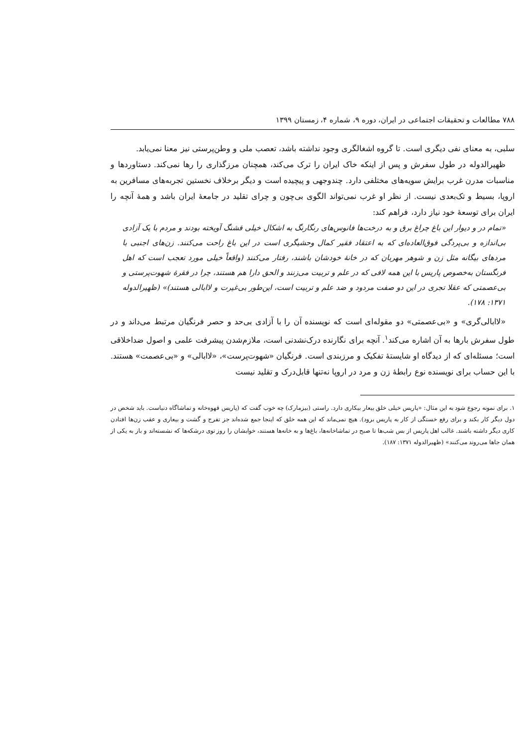۷۸۸ مطالعات و تحقیقات اجتماعی در ایران، دوره ۹، شماره ۴، زمستان ۱۳۹۹
سلبی، به معنای نفی دیگری است. تا گروه اشغالگری وجود نداشته باشد، تعصب ملی و وطن‌پرستی نیز معنا نمی‌یابد.
ظهیرالدوله در طول سفرش و پس از اینکه خاک ایران را ترک می‌کند، همچنان مرزگذاری را رها نمی‌کند. دستاوردها و مناسبات مدرن غرب برایش سویه‌های مختلفی دارد. چندوجهی و پیچیده است و دیگر برخلاف نخستین تجربه‌های مسافرین به اروپا، بسیط و تک‌بعدی نیست. از نظر او غرب نمی‌تواند الگوی بی‌چون و چرای تقلید در جامعهٔ ایران باشد و همهٔ آنچه را ایران برای توسعهٔ خود نیاز دارد، فراهم کند:
«تمام در و دیوار این باغ چراغ برق و به درخت‌ها فانوس‌های رنگارنگ به اشکال خیلی قشنگ آویخته بودند و مردم با یک آزادی بی‌اندازه و بی‌پردگی فوق‌العاده‌ای که به اعتقاد فقیر کمال وحشیگری است در این باغ راحت می‌کنند. زن‌های اجنبی با مردهای بیگانه مثل زن و شوهر مهربان که در خانهٔ خودشان باشند، رفتار می‌کنند (واقعاً خیلی مورد تعجب است که اهل فرنگستان به‌خصوص پاریس با این همه لافی که در علم و تربیت می‌زنند و الحق دارا هم هستند، چرا در فقرهٔ شهوت‌پرستی و بی‌عصمتی که عقلا تجری در این دو صفت مردود و ضد علم و تربیت است، این‌طور بی‌غیرت و لاابالی هستند)» (ظهیرالدوله ۱۳۷۱: ۱۷۸).
«لاابالی‌گری» و «بی‌عصمتی» دو مقوله‌ای است که نویسنده آن را با آزادی بی‌حد و حصر فرنگیان مرتبط می‌داند و در طول سفرش بارها به آن اشاره می‌کند<sup>۱</sup>. آنچه برای نگارنده درک‌نشدنی است، ملازم‌شدن پیشرفت علمی و اصول ضداخلاقی است؛ مسئله‌ای که از دیدگاه او شایستهٔ تفکیک و مرزبندی است. فرنگیان «شهوت‌پرست»، «لاابالی» و «بی‌عصمت» هستند. با این حساب برای نویسنده نوع رابطهٔ زن و مرد در اروپا نه‌تنها قابل‌درک و تقلید نیست
۱. برای نمونه رجوع شود به این مثال: «پاریس خیلی خلق بیعار بیکاری دارد. راستی (بیزمارک) چه خوب گفت که (پاریس قهوه‌خانه و تماشاگاه دنیاست. باید شخص در دول دیگر کار بکند و برای رفع خستگی از کار به پاریس برود). هیچ نمی‌ماند که این همه خلق که اینجا جمع شده‌اند جز تفرج و گشت و بیعاری و عقب زن‌ها افتادن کاری دیگر داشته باشند. غالب اهل پاریس از بس شب‌ها تا صبح در تماشاخانه‌ها، باغ‌ها و به خانه‌ها هستند، خوابشان را روز توی درشکه‌ها که نشسته‌اند و باز به یکی از همان جاها می‌روند می‌کنند» (ظهیرالدوله ۱۳۷۱: ۱۸۷).